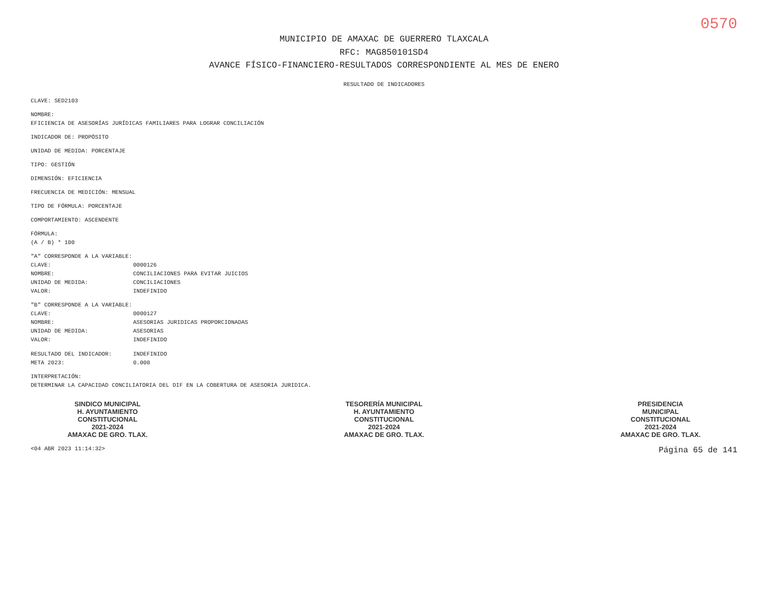0570
MUNICIPIO DE AMAXAC DE GUERRERO TLAXCALA
RFC: MAG850101SD4
AVANCE FÍSICO-FINANCIERO-RESULTADOS CORRESPONDIENTE AL MES DE ENERO
RESULTADO DE INDICADORES
CLAVE: SED2103
NOMBRE:
EFICIENCIA DE ASESORÍAS JURÍDICAS FAMILIARES PARA LOGRAR CONCILIACIÓN
INDICADOR DE: PROPÓSITO
UNIDAD DE MEDIDA: PORCENTAJE
TIPO: GESTIÓN
DIMENSIÓN: EFICIENCIA
FRECUENCIA DE MEDICIÓN: MENSUAL
TIPO DE FÓRMULA: PORCENTAJE
COMPORTAMIENTO: ASCENDENTE
FÓRMULA:
(A / B) * 100
"A" CORRESPONDE A LA VARIABLE:
CLAVE: 0000126
NOMBRE: CONCILIACIONES PARA EVITAR JUICIOS
UNIDAD DE MEDIDA: CONCILIACIONES
VALOR: INDEFINIDO
"B" CORRESPONDE A LA VARIABLE:
CLAVE: 0000127
NOMBRE: ASESORIAS JURIDICAS PROPORCIONADAS
UNIDAD DE MEDIDA: ASESORIAS
VALOR: INDEFINIDO
RESULTADO DEL INDICADOR: INDEFINIDO
META 2023: 0.000
INTERPRETACIÓN:
DETERMINAR LA CAPACIDAD CONCILIATORIA DEL DIF EN LA COBERTURA DE ASESORIA JURIDICA.
SINDICO MUNICIPAL
H. AYUNTAMIENTO
CONSTITUCIONAL
2021-2024
AMAXAC DE GRO. TLAX.
TESORERÍA MUNICIPAL
H. AYUNTAMIENTO
CONSTITUCIONAL
2021-2024
AMAXAC DE GRO. TLAX.
PRESIDENCIA
MUNICIPAL
CONSTITUCIONAL
2021-2024
AMAXAC DE GRO. TLAX.
<04 ABR 2023 11:14:32> Página 65 de 141